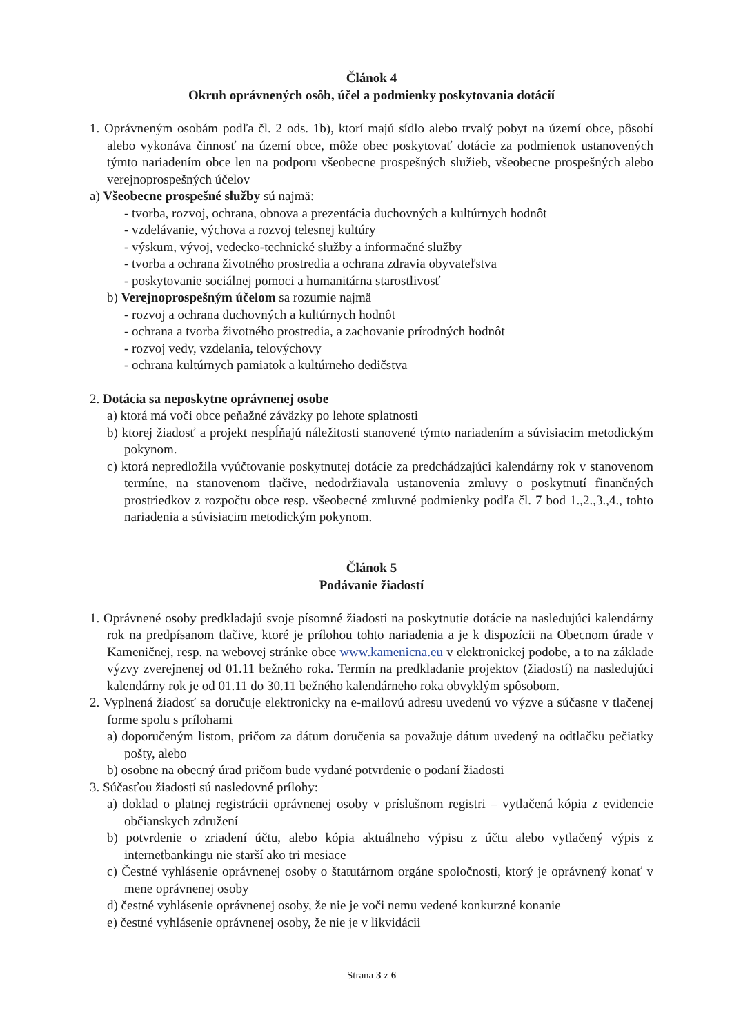Článok 4
Okruh oprávnených osôb, účel a podmienky poskytovania dotácií
1. Oprávneným osobám podľa čl. 2 ods. 1b), ktorí majú sídlo alebo trvalý pobyt na území obce, pôsobí alebo vykonáva činnosť na území obce, môže obec poskytovať dotácie za podmienok ustanovených týmto nariadením obce len na podporu všeobecne prospešných služieb, všeobecne prospešných alebo verejnoprospešných účelov
a) Všeobecne prospešné služby sú najmä:
- tvorba, rozvoj, ochrana, obnova a prezentácia duchovných a kultúrnych hodnôt
- vzdelávanie, výchova a rozvoj telesnej kultúry
- výskum, vývoj, vedecko-technické služby a informačné služby
- tvorba a ochrana životného prostredia a ochrana zdravia obyvateľstva
- poskytovanie sociálnej pomoci a humanitárna starostlivosť
b) Verejnoprospešným účelom sa rozumie najmä
- rozvoj a ochrana duchovných a kultúrnych hodnôt
- ochrana a tvorba životného prostredia, a zachovanie prírodných hodnôt
- rozvoj vedy, vzdelania, telovýchovy
- ochrana kultúrnych pamiatok a kultúrneho dedičstva
2. Dotácia sa neposkytne oprávnenej osobe
a) ktorá má voči obce peňažné záväzky po lehote splatnosti
b) ktorej žiadosť a projekt nespĺňajú náležitosti stanovené týmto nariadením a súvisiacim metodickým pokynom.
c) ktorá nepredložila vyúčtovanie poskytnutej dotácie za predchádzajúci kalendárny rok v stanovenom termíne, na stanovenom tlačive, nedodržiavala ustanovenia zmluvy o poskytnutí finančných prostriedkov z rozpočtu obce resp. všeobecné zmluvné podmienky podľa čl. 7 bod 1.,2.,3.,4., tohto nariadenia a súvisiacim metodickým pokynom.
Článok 5
Podávanie žiadostí
1. Oprávnené osoby predkladajú svoje písomné žiadosti na poskytnutie dotácie na nasledujúci kalendárny rok na predpísanom tlačive, ktoré je prílohou tohto nariadenia a je k dispozícii na Obecnom úrade v Kameničnej, resp. na webovej stránke obce www.kamenicna.eu v elektronickej podobe, a to na základe výzvy zverejnenej od 01.11 bežného roka. Termín na predkladanie projektov (žiadostí) na nasledujúci kalendárny rok je od 01.11 do 30.11 bežného kalendárneho roka obvyklým spôsobom.
2. Vyplnená žiadosť sa doručuje elektronicky na e-mailovú adresu uvedenú vo výzve a súčasne v tlačenej forme spolu s prílohami
a) doporučeným listom, pričom za dátum doručenia sa považuje dátum uvedený na odtlačku pečiatky pošty, alebo
b) osobne na obecný úrad pričom bude vydané potvrdenie o podaní žiadosti
3. Súčasťou žiadosti sú nasledovné prílohy:
a) doklad o platnej registrácii oprávnenej osoby v príslušnom registri – vytlačená kópia z evidencie občianskych združení
b) potvrdenie o zriadení účtu, alebo kópia aktuálneho výpisu z účtu alebo vytlačený výpis z internetbankingu nie starší ako tri mesiace
c) Čestné vyhlásenie oprávnenej osoby o štatutárnom orgáne spoločnosti, ktorý je oprávnený konať v mene oprávnenej osoby
d) čestné vyhlásenie oprávnenej osoby, že nie je voči nemu vedené konkurzné konanie
e) čestné vyhlásenie oprávnenej osoby, že nie je v likvidácii
Strana 3 z 6